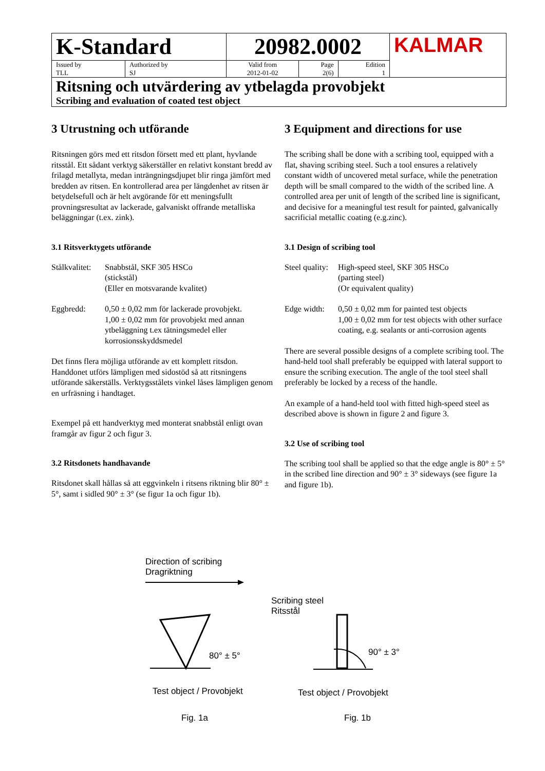| K-Standard | | 20982.0002 | | | KALMAR |
| Issued by TLL | Authorized by SJ | Valid from 2012-01-02 | Page 2(6) | Edition 1 | |
| Ritsning och utvärdering av ytbelagda provobjekt Scribing and evaluation of coated test object | | | | | |
3 Utrustning och utförande
Ritsningen görs med ett ritsdon försett med ett plant, hyvlande ritsstål. Ett sådant verktyg säkerställer en relativt konstant bredd av frilagd metallyta, medan inträngningsdjupet blir ringa jämfört med bredden av ritsen. En kontrollerad area per längdenhet av ritsen är betydelsefull och är helt avgörande för ett meningsfullt provningsresultat av lackerade, galvaniskt offrande metalliska beläggningar (t.ex. zink).
3.1 Ritsverktygets utförande
Stålkvalitet: Snabbstål, SKF 305 HSCo
(stickstål)
(Eller en motsvarande kvalitet)
Eggbredd: 0,50 ± 0,02 mm för lackerade provobjekt.
1,00 ± 0,02 mm för provobjekt med annan ytbeläggning t.ex tätningsmedel eller korrosionsskyddsmedel
Det finns flera möjliga utförande av ett komplett ritsdon. Handdonet utförs lämpligen med sidostöd så att ritsningens utförande säkerställs. Verktygsstålets vinkel låses lämpligen genom en urfräsning i handtaget.
Exempel på ett handverktyg med monterat snabbstål enligt ovan framgår av figur 2 och figur 3.
3.2 Ritsdonets handhavande
Ritsdonet skall hållas så att eggvinkeln i ritsens riktning blir 80° ± 5°, samt i sidled 90° ± 3° (se figur 1a och figur 1b).
3 Equipment and directions for use
The scribing shall be done with a scribing tool, equipped with a flat, shaving scribing steel. Such a tool ensures a relatively constant width of uncovered metal surface, while the penetration depth will be small compared to the width of the scribed line. A controlled area per unit of length of the scribed line is significant, and decisive for a meaningful test result for painted, galvanically sacrificial metallic coating (e.g.zinc).
3.1 Design of scribing tool
Steel quality: High-speed steel, SKF 305 HSCo
(parting steel)
(Or equivalent quality)
Edge width: 0,50 ± 0,02 mm for painted test objects
1,00 ± 0,02 mm for test objects with other surface coating, e.g. sealants or anti-corrosion agents
There are several possible designs of a complete scribing tool. The hand-held tool shall preferably be equipped with lateral support to ensure the scribing execution. The angle of the tool steel shall preferably be locked by a recess of the handle.
An example of a hand-held tool with fitted high-speed steel as described above is shown in figure 2 and figure 3.
3.2 Use of scribing tool
The scribing tool shall be applied so that the edge angle is 80° ± 5° in the scribed line direction and 90° ± 3° sideways (see figure 1a and figure 1b).
Direction of scribing
Dragriktning
Scribing steel
Ritsstål
80° ± 5° 90° ± 3°
Test object / Provobjekt Test object / Provobjekt
Fig. 1a Fig. 1b